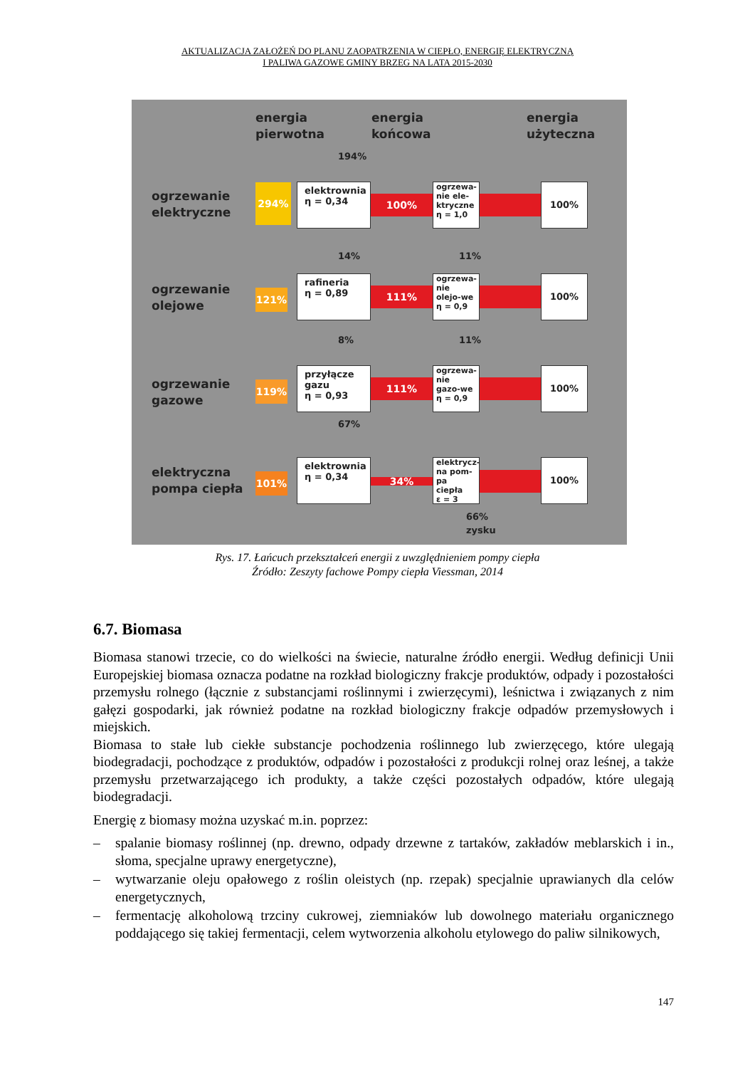AKTUALIZACJA ZAŁOŻEŃ DO PLANU ZAOPATRZENIA W CIEPŁO, ENERGIĘ ELEKTRYCZNĄ
I PALIWA GAZOWE GMINY BRZEG NA LATA 2015-2030
energia
pierwotna
energia
końcowa
energia
użyteczna
ogrzewanie
elektryczne
ogrzewanie
olejowe
ogrzewanie
gazowe
elektryczna
pompa ciepła
194%
294%
121%
119%
101%
elektrownia
η = 0,34
rafineria
η = 0,89
przyłącze
gazu
η = 0,93
elektrownia
η = 0,34
100%
111%
111%
34%
ogrzewa-nie ele-ktryczne
η = 1,0
ogrzewa-nie olejo-we
η = 0,9
ogrzewa-nie gazo-we
η = 0,9
elektrycz-na pom-pa ciepła
ε = 3
100%
100%
100%
100%
14% 11%
8% 11%
67%
66%
zysku
Rys. 17. Łańcuch przekształceń energii z uwzględnieniem pompy ciepła
Źródło: Zeszyty fachowe Pompy ciepła Viessman, 2014
6.7. Biomasa
Biomasa stanowi trzecie, co do wielkości na świecie, naturalne źródło energii. Według definicji Unii Europejskiej biomasa oznacza podatne na rozkład biologiczny frakcje produktów, odpady i pozostałości przemysłu rolnego (łącznie z substancjami roślinnymi i zwierzęcymi), leśnictwa i związanych z nim gałęzi gospodarki, jak również podatne na rozkład biologiczny frakcje odpadów przemysłowych i miejskich.
Biomasa to stałe lub ciekłe substancje pochodzenia roślinnego lub zwierzęcego, które ulegają biodegradacji, pochodzące z produktów, odpadów i pozostałości z produkcji rolnej oraz leśnej, a także przemysłu przetwarzającego ich produkty, a także części pozostałych odpadów, które ulegają biodegradacji.
Energię z biomasy można uzyskać m.in. poprzez:
– spalanie biomasy roślinnej (np. drewno, odpady drzewne z tartaków, zakładów meblarskich i in., słoma, specjalne uprawy energetyczne),
– wytwarzanie oleju opałowego z roślin oleistych (np. rzepak) specjalnie uprawianych dla celów energetycznych,
– fermentację alkoholową trzciny cukrowej, ziemniaków lub dowolnego materiału organicznego poddającego się takiej fermentacji, celem wytworzenia alkoholu etylowego do paliw silnikowych,
147